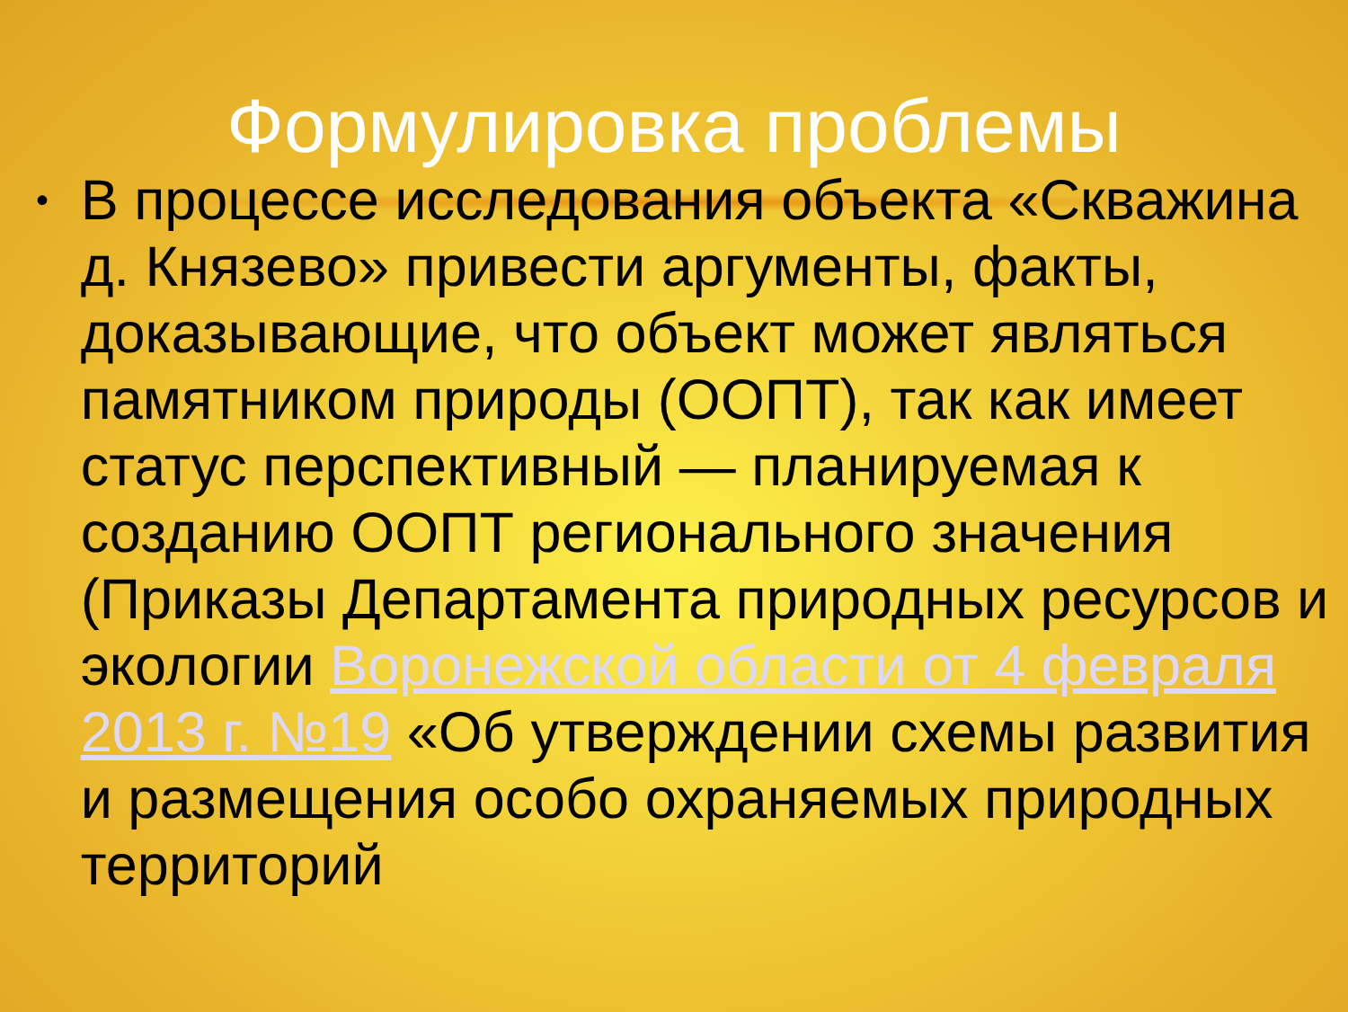Формулировка проблемы
•
В процессе исследования объекта «Скважина д. Князево» привести аргументы, факты, доказывающие, что объект может являться памятником природы (ООПТ), так как имеет статус перспективный — планируемая к созданию ООПТ регионального значения (Приказы Департамента природных ресурсов и экологии Воронежской области от 4 февраля 2013 г. №19 «Об утверждении схемы развития и размещения особо охраняемых природных территорий